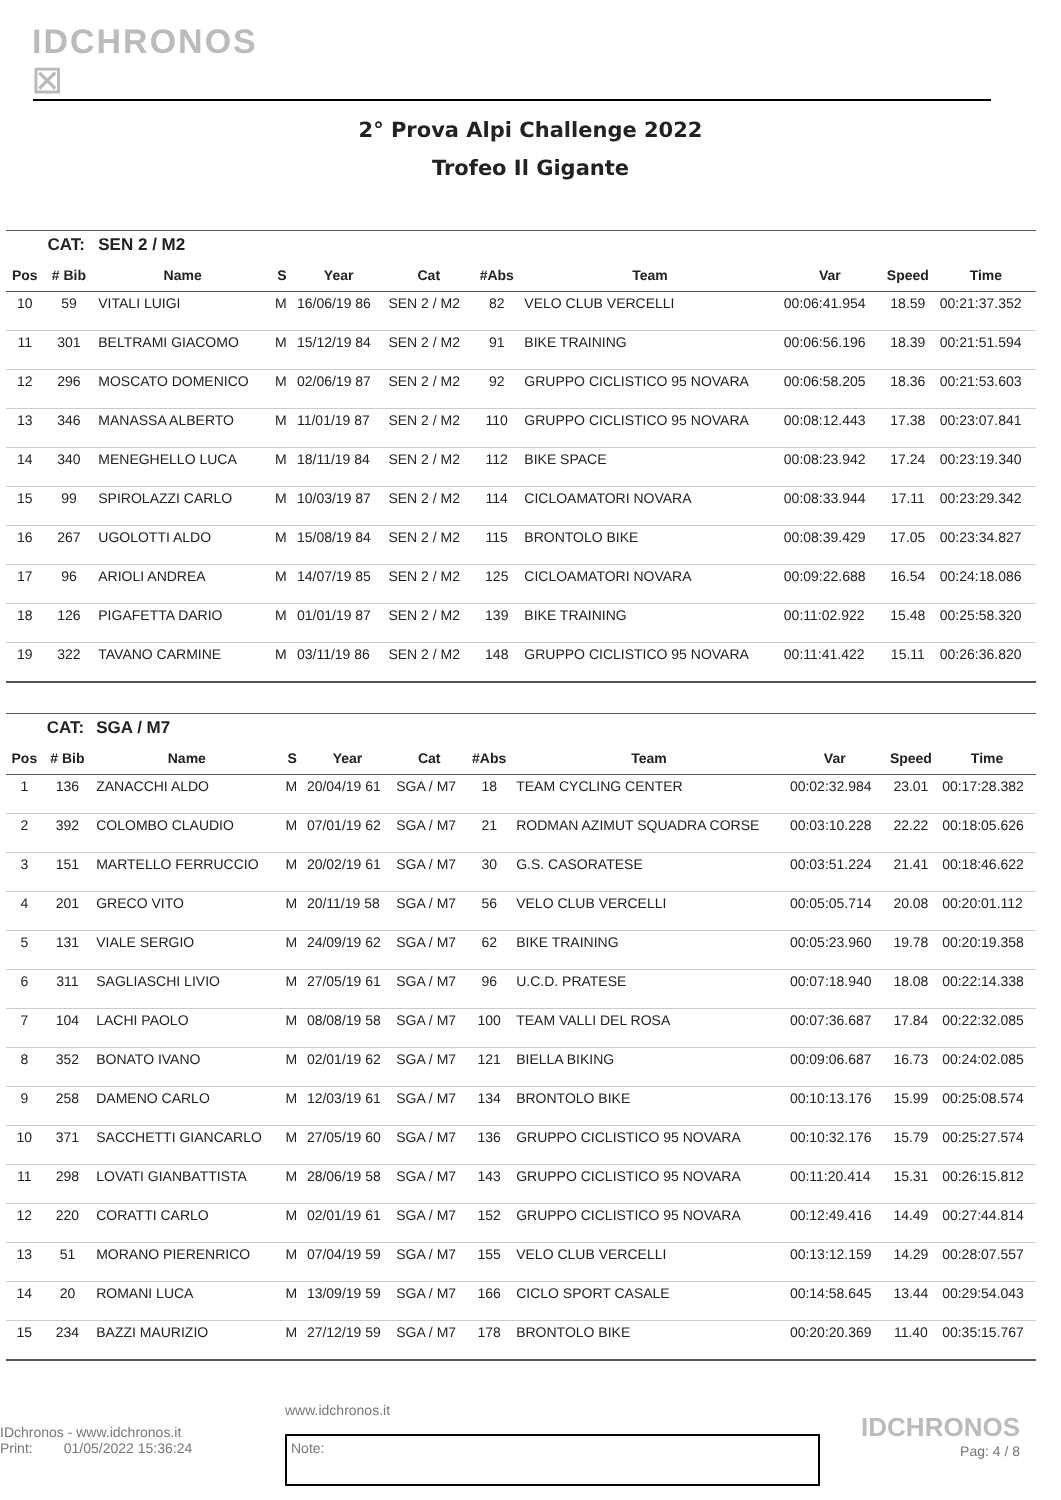IDCHRONOS ☒
2° Prova Alpi Challenge 2022
Trofeo Il Gigante
| | CAT: | SEN 2 / M2 | | | | | | | | |
| Pos | # Bib | Name | S | Year | Cat | #Abs | Team | Var | Speed | Time |
| 10 | 59 | VITALI LUIGI | M | 16/06/19 86 | SEN 2 / M2 | 82 | VELO CLUB VERCELLI | 00:06:41.954 | 18.59 | 00:21:37.352 |
| 11 | 301 | BELTRAMI GIACOMO | M | 15/12/19 84 | SEN 2 / M2 | 91 | BIKE TRAINING | 00:06:56.196 | 18.39 | 00:21:51.594 |
| 12 | 296 | MOSCATO DOMENICO | M | 02/06/19 87 | SEN 2 / M2 | 92 | GRUPPO CICLISTICO 95 NOVARA | 00:06:58.205 | 18.36 | 00:21:53.603 |
| 13 | 346 | MANASSA ALBERTO | M | 11/01/19 87 | SEN 2 / M2 | 110 | GRUPPO CICLISTICO 95 NOVARA | 00:08:12.443 | 17.38 | 00:23:07.841 |
| 14 | 340 | MENEGHELLO LUCA | M | 18/11/19 84 | SEN 2 / M2 | 112 | BIKE SPACE | 00:08:23.942 | 17.24 | 00:23:19.340 |
| 15 | 99 | SPIROLAZZI CARLO | M | 10/03/19 87 | SEN 2 / M2 | 114 | CICLOAMATORI NOVARA | 00:08:33.944 | 17.11 | 00:23:29.342 |
| 16 | 267 | UGOLOTTI ALDO | M | 15/08/19 84 | SEN 2 / M2 | 115 | BRONTOLO BIKE | 00:08:39.429 | 17.05 | 00:23:34.827 |
| 17 | 96 | ARIOLI ANDREA | M | 14/07/19 85 | SEN 2 / M2 | 125 | CICLOAMATORI NOVARA | 00:09:22.688 | 16.54 | 00:24:18.086 |
| 18 | 126 | PIGAFETTA DARIO | M | 01/01/19 87 | SEN 2 / M2 | 139 | BIKE TRAINING | 00:11:02.922 | 15.48 | 00:25:58.320 |
| 19 | 322 | TAVANO CARMINE | M | 03/11/19 86 | SEN 2 / M2 | 148 | GRUPPO CICLISTICO 95 NOVARA | 00:11:41.422 | 15.11 | 00:26:36.820 |
| | CAT: | SGA / M7 | | | | | | | | |
| Pos | # Bib | Name | S | Year | Cat | #Abs | Team | Var | Speed | Time |
| 1 | 136 | ZANACCHI ALDO | M | 20/04/19 61 | SGA / M7 | 18 | TEAM CYCLING CENTER | 00:02:32.984 | 23.01 | 00:17:28.382 |
| 2 | 392 | COLOMBO CLAUDIO | M | 07/01/19 62 | SGA / M7 | 21 | RODMAN AZIMUT SQUADRA CORSE | 00:03:10.228 | 22.22 | 00:18:05.626 |
| 3 | 151 | MARTELLO FERRUCCIO | M | 20/02/19 61 | SGA / M7 | 30 | G.S. CASORATESE | 00:03:51.224 | 21.41 | 00:18:46.622 |
| 4 | 201 | GRECO VITO | M | 20/11/19 58 | SGA / M7 | 56 | VELO CLUB VERCELLI | 00:05:05.714 | 20.08 | 00:20:01.112 |
| 5 | 131 | VIALE SERGIO | M | 24/09/19 62 | SGA / M7 | 62 | BIKE TRAINING | 00:05:23.960 | 19.78 | 00:20:19.358 |
| 6 | 311 | SAGLIASCHI LIVIO | M | 27/05/19 61 | SGA / M7 | 96 | U.C.D. PRATESE | 00:07:18.940 | 18.08 | 00:22:14.338 |
| 7 | 104 | LACHI PAOLO | M | 08/08/19 58 | SGA / M7 | 100 | TEAM VALLI DEL ROSA | 00:07:36.687 | 17.84 | 00:22:32.085 |
| 8 | 352 | BONATO IVANO | M | 02/01/19 62 | SGA / M7 | 121 | BIELLA BIKING | 00:09:06.687 | 16.73 | 00:24:02.085 |
| 9 | 258 | DAMENO CARLO | M | 12/03/19 61 | SGA / M7 | 134 | BRONTOLO BIKE | 00:10:13.176 | 15.99 | 00:25:08.574 |
| 10 | 371 | SACCHETTI GIANCARLO | M | 27/05/19 60 | SGA / M7 | 136 | GRUPPO CICLISTICO 95 NOVARA | 00:10:32.176 | 15.79 | 00:25:27.574 |
| 11 | 298 | LOVATI GIANBATTISTA | M | 28/06/19 58 | SGA / M7 | 143 | GRUPPO CICLISTICO 95 NOVARA | 00:11:20.414 | 15.31 | 00:26:15.812 |
| 12 | 220 | CORATTI CARLO | M | 02/01/19 61 | SGA / M7 | 152 | GRUPPO CICLISTICO 95 NOVARA | 00:12:49.416 | 14.49 | 00:27:44.814 |
| 13 | 51 | MORANO PIERENRICO | M | 07/04/19 59 | SGA / M7 | 155 | VELO CLUB VERCELLI | 00:13:12.159 | 14.29 | 00:28:07.557 |
| 14 | 20 | ROMANI LUCA | M | 13/09/19 59 | SGA / M7 | 166 | CICLO SPORT CASALE | 00:14:58.645 | 13.44 | 00:29:54.043 |
| 15 | 234 | BAZZI MAURIZIO | M | 27/12/19 59 | SGA / M7 | 178 | BRONTOLO BIKE | 00:20:20.369 | 11.40 | 00:35:15.767 |
IDchronos - www.idchronos.it
Print: 01/05/2022 15:36:24
www.idchronos.it
Note:
IDCHRONOS
Pag: 4 / 8